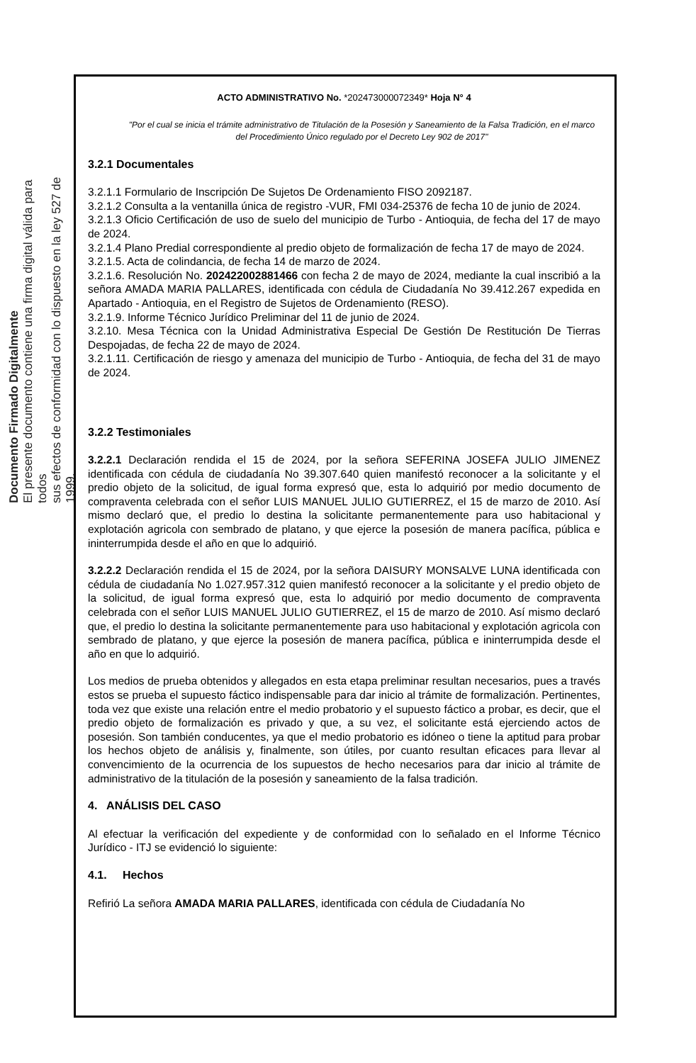Documento Firmado Digitalmente
El presente documento contiene una firma digital válida para todos
sus efectos de conformidad con lo dispuesto en la ley 527 de 1999.
ACTO ADMINISTRATIVO No. *202473000072349* Hoja N° 4
"Por el cual se inicia el trámite administrativo de Titulación de la Posesión y Saneamiento de la Falsa Tradición, en el marco del Procedimiento Único regulado por el Decreto Ley 902 de 2017"
3.2.1 Documentales
3.2.1.1 Formulario de Inscripción De Sujetos De Ordenamiento FISO 2092187.
3.2.1.2 Consulta a la ventanilla única de registro -VUR, FMI 034-25376 de fecha 10 de junio de 2024.
3.2.1.3 Oficio Certificación de uso de suelo del municipio de Turbo - Antioquia, de fecha del 17 de mayo de 2024.
3.2.1.4 Plano Predial correspondiente al predio objeto de formalización de fecha 17 de mayo de 2024.
3.2.1.5. Acta de colindancia, de fecha 14 de marzo de 2024.
3.2.1.6. Resolución No. 202422002881466 con fecha 2 de mayo de 2024, mediante la cual inscribió a la señora AMADA MARIA PALLARES, identificada con cédula de Ciudadanía No 39.412.267 expedida en Apartado - Antioquia, en el Registro de Sujetos de Ordenamiento (RESO).
3.2.1.9. Informe Técnico Jurídico Preliminar del 11 de junio de 2024.
3.2.10. Mesa Técnica con la Unidad Administrativa Especial De Gestión De Restitución De Tierras Despojadas, de fecha 22 de mayo de 2024.
3.2.1.11. Certificación de riesgo y amenaza del municipio de Turbo - Antioquia, de fecha del 31 de mayo de 2024.
3.2.2 Testimoniales
3.2.2.1 Declaración rendida el 15 de 2024, por la señora SEFERINA JOSEFA JULIO JIMENEZ identificada con cédula de ciudadanía No 39.307.640 quien manifestó reconocer a la solicitante y el predio objeto de la solicitud, de igual forma expresó que, esta lo adquirió por medio documento de compraventa celebrada con el señor LUIS MANUEL JULIO GUTIERREZ, el 15 de marzo de 2010. Así mismo declaró que, el predio lo destina la solicitante permanentemente para uso habitacional y explotación agricola con sembrado de platano, y que ejerce la posesión de manera pacífica, pública e ininterrumpida desde el año en que lo adquirió.
3.2.2.2 Declaración rendida el 15 de 2024, por la señora DAISURY MONSALVE LUNA identificada con cédula de ciudadanía No 1.027.957.312 quien manifestó reconocer a la solicitante y el predio objeto de la solicitud, de igual forma expresó que, esta lo adquirió por medio documento de compraventa celebrada con el señor LUIS MANUEL JULIO GUTIERREZ, el 15 de marzo de 2010. Así mismo declaró que, el predio lo destina la solicitante permanentemente para uso habitacional y explotación agricola con sembrado de platano, y que ejerce la posesión de manera pacífica, pública e ininterrumpida desde el año en que lo adquirió.
Los medios de prueba obtenidos y allegados en esta etapa preliminar resultan necesarios, pues a través estos se prueba el supuesto fáctico indispensable para dar inicio al trámite de formalización. Pertinentes, toda vez que existe una relación entre el medio probatorio y el supuesto fáctico a probar, es decir, que el predio objeto de formalización es privado y que, a su vez, el solicitante está ejerciendo actos de posesión. Son también conducentes, ya que el medio probatorio es idóneo o tiene la aptitud para probar los hechos objeto de análisis y, finalmente, son útiles, por cuanto resultan eficaces para llevar al convencimiento de la ocurrencia de los supuestos de hecho necesarios para dar inicio al trámite de administrativo de la titulación de la posesión y saneamiento de la falsa tradición.
4. ANÁLISIS DEL CASO
Al efectuar la verificación del expediente y de conformidad con lo señalado en el Informe Técnico Jurídico - ITJ se evidenció lo siguiente:
4.1. Hechos
Refirió La señora AMADA MARIA PALLARES, identificada con cédula de Ciudadanía No